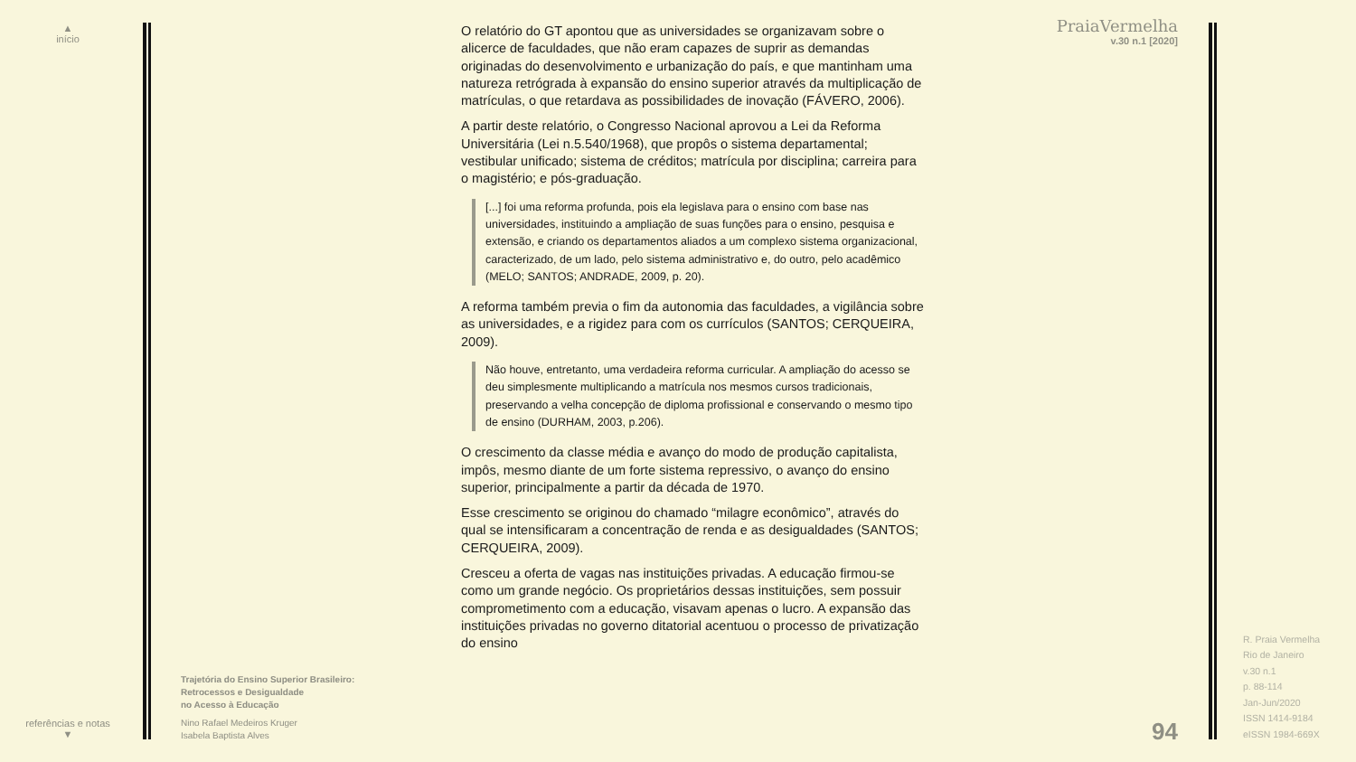▲
início
referências e notas
▼
Trajetória do Ensino Superior Brasileiro:
Retrocessos e Desigualdade
no Acesso à Educação
Nino Rafael Medeiros Kruger
Isabela Baptista Alves
O relatório do GT apontou que as universidades se organizavam sobre o alicerce de faculdades, que não eram capazes de suprir as demandas originadas do desenvolvimento e urbanização do país, e que mantinham uma natureza retrógrada à expansão do ensino superior através da multiplicação de matrículas, o que retardava as possibilidades de inovação (FÁVERO, 2006).
A partir deste relatório, o Congresso Nacional aprovou a Lei da Reforma Universitária (Lei n.5.540/1968), que propôs o sistema departamental; vestibular unificado; sistema de créditos; matrícula por disciplina; carreira para o magistério; e pós-graduação.
[...] foi uma reforma profunda, pois ela legislava para o ensino com base nas universidades, instituindo a ampliação de suas funções para o ensino, pesquisa e extensão, e criando os departamentos aliados a um complexo sistema organizacional, caracterizado, de um lado, pelo sistema administrativo e, do outro, pelo acadêmico (MELO; SANTOS; ANDRADE, 2009, p. 20).
A reforma também previa o fim da autonomia das faculdades, a vigilância sobre as universidades, e a rigidez para com os currículos (SANTOS; CERQUEIRA, 2009).
Não houve, entretanto, uma verdadeira reforma curricular. A ampliação do acesso se deu simplesmente multiplicando a matrícula nos mesmos cursos tradicionais, preservando a velha concepção de diploma profissional e conservando o mesmo tipo de ensino (DURHAM, 2003, p.206).
O crescimento da classe média e avanço do modo de produção capitalista, impôs, mesmo diante de um forte sistema repressivo, o avanço do ensino superior, principalmente a partir da década de 1970.
Esse crescimento se originou do chamado “milagre econômico”, através do qual se intensificaram a concentração de renda e as desigualdades (SANTOS; CERQUEIRA, 2009).
Cresceu a oferta de vagas nas instituições privadas. A educação firmou-se como um grande negócio. Os proprietários dessas instituições, sem possuir comprometimento com a educação, visavam apenas o lucro. A expansão das instituições privadas no governo ditatorial acentuou o processo de privatização do ensino
PraiaVermelha
v.30 n.1 [2020]
94
R. Praia Vermelha
Rio de Janeiro
v.30 n.1
p. 88-114
Jan-Jun/2020
ISSN 1414-9184
eISSN 1984-669X